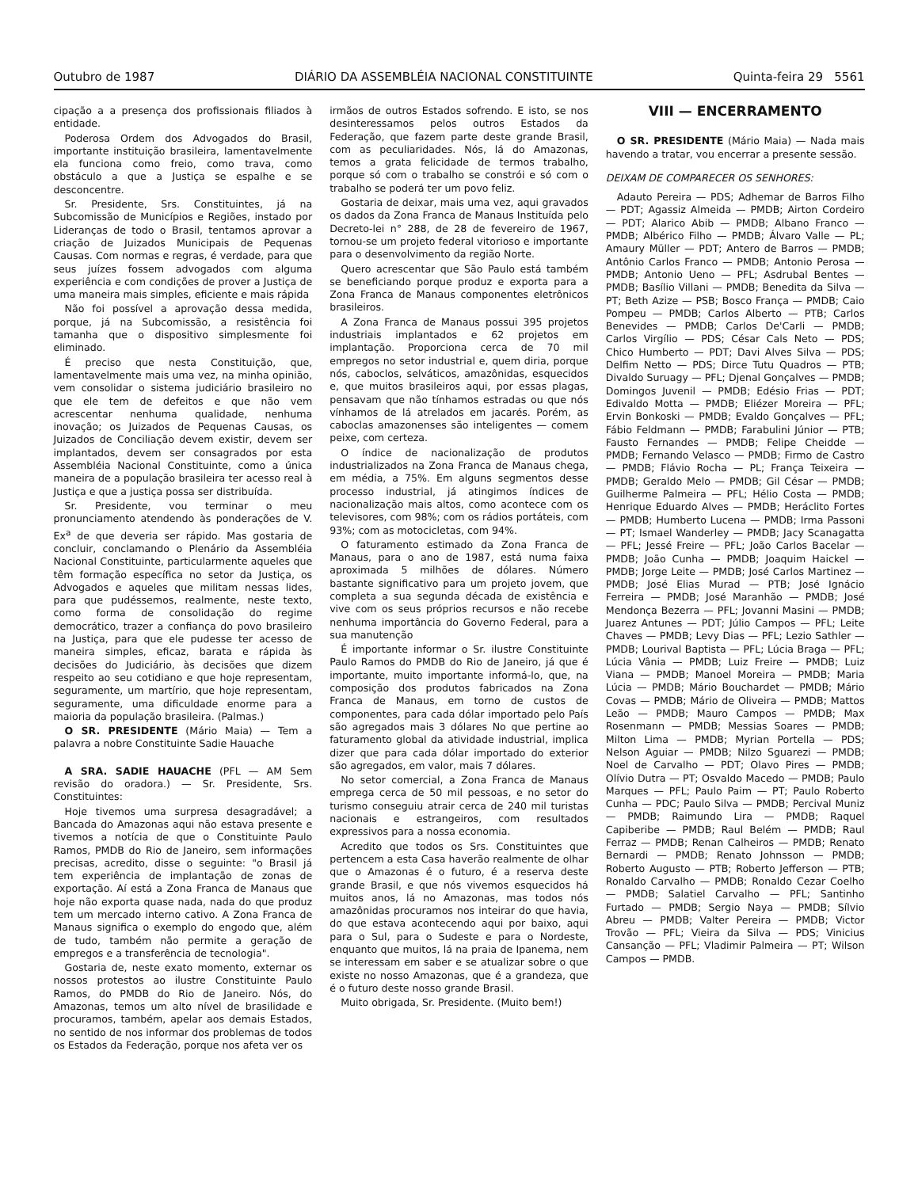Outubro de 1987 DIÁRIO DA ASSEMBLÉIA NACIONAL CONSTITUINTE Quinta-feira 29 5561
cipação a a presença dos profissionais filiados à entidade.
Poderosa Ordem dos Advogados do Brasil, importante instituição brasileira, lamentavelmente ela funciona como freio, como trava, como obstáculo a que a Justiça se espalhe e se desconcentre.
Sr. Presidente, Srs. Constituintes, já na Subcomissão de Municípios e Regiões, instado por Lideranças de todo o Brasil, tentamos aprovar a criação de Juizados Municipais de Pequenas Causas. Com normas e regras, é verdade, para que seus juízes fossem advogados com alguma experiência e com condições de prover a Justiça de uma maneira mais simples, eficiente e mais rápida
Não foi possível a aprovação dessa medida, porque, já na Subcomissão, a resistência foi tamanha que o dispositivo simplesmente foi eliminado.
É preciso que nesta Constituição, que, lamentavelmente mais uma vez, na minha opinião, vem consolidar o sistema judiciário brasileiro no que ele tem de defeitos e que não vem acrescentar nenhuma qualidade, nenhuma inovação; os Juizados de Pequenas Causas, os Juizados de Conciliação devem existir, devem ser implantados, devem ser consagrados por esta Assembléia Nacional Constituinte, como a única maneira de a população brasileira ter acesso real à Justiça e que a justiça possa ser distribuída.
Sr. Presidente, vou terminar o meu pronunciamento atendendo às ponderações de V. Ex<sup>a</sup> de que deveria ser rápido. Mas gostaria de concluir, conclamando o Plenário da Assembléia Nacional Constituinte, particularmente aqueles que têm formação específica no setor da Justiça, os Advogados e aqueles que militam nessas lides, para que pudéssemos, realmente, neste texto, como forma de consolidação do regime democrático, trazer a confiança do povo brasileiro na Justiça, para que ele pudesse ter acesso de maneira simples, eficaz, barata e rápida às decisões do Judiciário, às decisões que dizem respeito ao seu cotidiano e que hoje representam, seguramente, um martírio, que hoje representam, seguramente, uma dificuldade enorme para a maioria da população brasileira. (Palmas.)
O SR. PRESIDENTE (Mário Maia) — Tem a palavra a nobre Constituinte Sadie Hauache
A SRA. SADIE HAUACHE (PFL — AM Sem revisão do oradora.) — Sr. Presidente, Srs. Constituintes:
Hoje tivemos uma surpresa desagradável; a Bancada do Amazonas aqui não estava presente e tivemos a notícia de que o Constituinte Paulo Ramos, PMDB do Rio de Janeiro, sem informações precisas, acredito, disse o seguinte: "o Brasil já tem experiência de implantação de zonas de exportação. Aí está a Zona Franca de Manaus que hoje não exporta quase nada, nada do que produz tem um mercado interno cativo. A Zona Franca de Manaus significa o exemplo do engodo que, além de tudo, também não permite a geração de empregos e a transferência de tecnologia".
Gostaria de, neste exato momento, externar os nossos protestos ao ilustre Constituinte Paulo Ramos, do PMDB do Rio de Janeiro. Nós, do Amazonas, temos um alto nível de brasilidade e procuramos, também, apelar aos demais Estados, no sentido de nos informar dos problemas de todos os Estados da Federação, porque nos afeta ver os
irmãos de outros Estados sofrendo. E isto, se nos desinteressamos pelos outros Estados da Federação, que fazem parte deste grande Brasil, com as peculiaridades. Nós, lá do Amazonas, temos a grata felicidade de termos trabalho, porque só com o trabalho se constrói e só com o trabalho se poderá ter um povo feliz.
Gostaria de deixar, mais uma vez, aqui gravados os dados da Zona Franca de Manaus Instituída pelo Decreto-lei n° 288, de 28 de fevereiro de 1967, tornou-se um projeto federal vitorioso e importante para o desenvolvimento da região Norte.
Quero acrescentar que São Paulo está também se beneficiando porque produz e exporta para a Zona Franca de Manaus componentes eletrônicos brasileiros.
A Zona Franca de Manaus possui 395 projetos industriais implantados e 62 projetos em implantação. Proporciona cerca de 70 mil empregos no setor industrial e, quem diria, porque nós, caboclos, selváticos, amazônidas, esquecidos e, que muitos brasileiros aqui, por essas plagas, pensavam que não tínhamos estradas ou que nós vínhamos de lá atrelados em jacarés. Porém, as caboclas amazonenses são inteligentes — comem peixe, com certeza.
O índice de nacionalização de produtos industrializados na Zona Franca de Manaus chega, em média, a 75%. Em alguns segmentos desse processo industrial, já atingimos índices de nacionalização mais altos, como acontece com os televisores, com 98%; com os rádios portáteis, com 93%; com as motocicletas, com 94%.
O faturamento estimado da Zona Franca de Manaus, para o ano de 1987, está numa faixa aproximada 5 milhões de dólares. Número bastante significativo para um projeto jovem, que completa a sua segunda década de existência e vive com os seus próprios recursos e não recebe nenhuma importância do Governo Federal, para a sua manutenção
É importante informar o Sr. ilustre Constituinte Paulo Ramos do PMDB do Rio de Janeiro, já que é importante, muito importante informá-lo, que, na composição dos produtos fabricados na Zona Franca de Manaus, em torno de custos de componentes, para cada dólar importado pelo País são agregados mais 3 dólares No que pertine ao faturamento global da atividade industrial, implica dizer que para cada dólar importado do exterior são agregados, em valor, mais 7 dólares.
No setor comercial, a Zona Franca de Manaus emprega cerca de 50 mil pessoas, e no setor do turismo conseguiu atrair cerca de 240 mil turistas nacionais e estrangeiros, com resultados expressivos para a nossa economia.
Acredito que todos os Srs. Constituintes que pertencem a esta Casa haverão realmente de olhar que o Amazonas é o futuro, é a reserva deste grande Brasil, e que nós vivemos esquecidos há muitos anos, lá no Amazonas, mas todos nós amazônidas procuramos nos inteirar do que havia, do que estava acontecendo aqui por baixo, aqui para o Sul, para o Sudeste e para o Nordeste, enquanto que muitos, lá na praia de Ipanema, nem se interessam em saber e se atualizar sobre o que existe no nosso Amazonas, que é a grandeza, que é o futuro deste nosso grande Brasil.
Muito obrigada, Sr. Presidente. (Muito bem!)
VIII — ENCERRAMENTO
O SR. PRESIDENTE (Mário Maia) — Nada mais havendo a tratar, vou encerrar a presente sessão.
DEIXAM DE COMPARECER OS SENHORES:
Adauto Pereira — PDS; Adhemar de Barros Filho — PDT; Agassiz Almeida — PMDB; Airton Cordeiro — PDT; Alarico Abib — PMDB; Albano Franco — PMDB; Albérico Filho — PMDB; Álvaro Valle — PL; Amaury Müller — PDT; Antero de Barros — PMDB; Antônio Carlos Franco — PMDB; Antonio Perosa — PMDB; Antonio Ueno — PFL; Asdrubal Bentes — PMDB; Basílio Villani — PMDB; Benedita da Silva — PT; Beth Azize — PSB; Bosco França — PMDB; Caio Pompeu — PMDB; Carlos Alberto — PTB; Carlos Benevides — PMDB; Carlos De'Carli — PMDB; Carlos Virgílio — PDS; César Cals Neto — PDS; Chico Humberto — PDT; Davi Alves Silva — PDS; Delfim Netto — PDS; Dirce Tutu Quadros — PTB; Divaldo Suruagy — PFL; Djenal Gonçalves — PMDB; Domingos Juvenil — PMDB; Edésio Frias — PDT; Edivaldo Motta — PMDB; Eliézer Moreira — PFL; Ervin Bonkoski — PMDB; Evaldo Gonçalves — PFL; Fábio Feldmann — PMDB; Farabulini Júnior — PTB; Fausto Fernandes — PMDB; Felipe Cheidde — PMDB; Fernando Velasco — PMDB; Firmo de Castro — PMDB; Flávio Rocha — PL; França Teixeira — PMDB; Geraldo Melo — PMDB; Gil César — PMDB; Guilherme Palmeira — PFL; Hélio Costa — PMDB; Henrique Eduardo Alves — PMDB; Heráclito Fortes — PMDB; Humberto Lucena — PMDB; Irma Passoni — PT; Ismael Wanderley — PMDB; Jacy Scanagatta — PFL; Jessé Freire — PFL; João Carlos Bacelar — PMDB; João Cunha — PMDB; Joaquim Haickel — PMDB; Jorge Leite — PMDB; José Carlos Martinez — PMDB; José Elias Murad — PTB; José Ignácio Ferreira — PMDB; José Maranhão — PMDB; José Mendonça Bezerra — PFL; Jovanni Masini — PMDB; Juarez Antunes — PDT; Júlio Campos — PFL; Leite Chaves — PMDB; Levy Dias — PFL; Lezio Sathler — PMDB; Lourival Baptista — PFL; Lúcia Braga — PFL; Lúcia Vânia — PMDB; Luiz Freire — PMDB; Luiz Viana — PMDB; Manoel Moreira — PMDB; Maria Lúcia — PMDB; Mário Bouchardet — PMDB; Mário Covas — PMDB; Mário de Oliveira — PMDB; Mattos Leão — PMDB; Mauro Campos — PMDB; Max Rosenmann — PMDB; Messias Soares — PMDB; Milton Lima — PMDB; Myrian Portella — PDS; Nelson Aguiar — PMDB; Nilzo Sguarezi — PMDB; Noel de Carvalho — PDT; Olavo Pires — PMDB; Olívio Dutra — PT; Osvaldo Macedo — PMDB; Paulo Marques — PFL; Paulo Paim — PT; Paulo Roberto Cunha — PDC; Paulo Silva — PMDB; Percival Muniz — PMDB; Raimundo Lira — PMDB; Raquel Capiberibe — PMDB; Raul Belém — PMDB; Raul Ferraz — PMDB; Renan Calheiros — PMDB; Renato Bernardi — PMDB; Renato Johnsson — PMDB; Roberto Augusto — PTB; Roberto Jefferson — PTB; Ronaldo Carvalho — PMDB; Ronaldo Cezar Coelho — PMDB; Salatiel Carvalho — PFL; Santinho Furtado — PMDB; Sergio Naya — PMDB; Sílvio Abreu — PMDB; Valter Pereira — PMDB; Victor Trovão — PFL; Vieira da Silva — PDS; Vinicius Cansanção — PFL; Vladimir Palmeira — PT; Wilson Campos — PMDB.